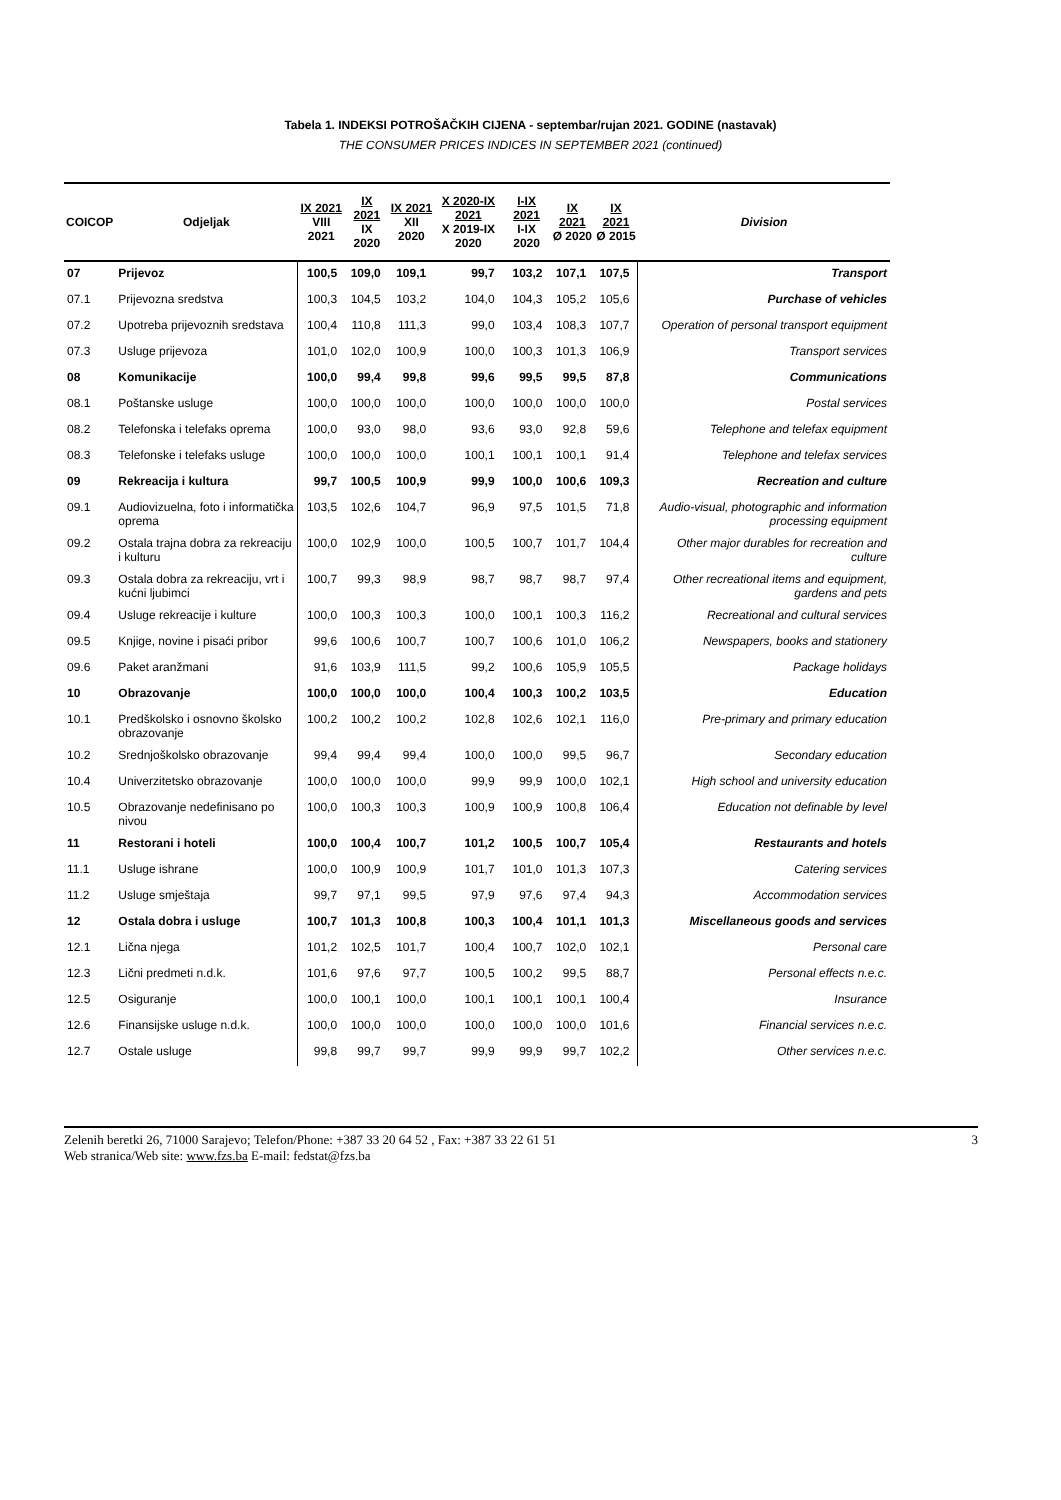Tabela 1. INDEKSI POTROŠAČKIH CIJENA - septembar/rujan 2021. GODINE (nastavak)
THE CONSUMER PRICES INDICES IN SEPTEMBER 2021 (continued)
| COICOP | Odjeljak | IX 2021 VIII 2021 | IX 2021 IX 2020 | IX 2021 XII 2020 | X 2020-IX 2021 X 2019-IX 2020 | I-IX 2021 I-IX 2020 | IX 2021 Ø 2020 | IX 2021 Ø 2015 | Division |
| --- | --- | --- | --- | --- | --- | --- | --- | --- | --- |
| 07 | Prijevoz | 100,5 | 109,0 | 109,1 | 99,7 | 103,2 | 107,1 | 107,5 | Transport |
| 07.1 | Prijevozna sredstva | 100,3 | 104,5 | 103,2 | 104,0 | 104,3 | 105,2 | 105,6 | Purchase of vehicles |
| 07.2 | Upotreba prijevoznih sredstava | 100,4 | 110,8 | 111,3 | 99,0 | 103,4 | 108,3 | 107,7 | Operation of personal transport equipment |
| 07.3 | Usluge prijevoza | 101,0 | 102,0 | 100,9 | 100,0 | 100,3 | 101,3 | 106,9 | Transport services |
| 08 | Komunikacije | 100,0 | 99,4 | 99,8 | 99,6 | 99,5 | 99,5 | 87,8 | Communications |
| 08.1 | Poštanske usluge | 100,0 | 100,0 | 100,0 | 100,0 | 100,0 | 100,0 | 100,0 | Postal services |
| 08.2 | Telefonska i telefaks oprema | 100,0 | 93,0 | 98,0 | 93,6 | 93,0 | 92,8 | 59,6 | Telephone and telefax equipment |
| 08.3 | Telefonske i telefaks usluge | 100,0 | 100,0 | 100,0 | 100,1 | 100,1 | 100,1 | 91,4 | Telephone and telefax services |
| 09 | Rekreacija i kultura | 99,7 | 100,5 | 100,9 | 99,9 | 100,0 | 100,6 | 109,3 | Recreation and culture |
| 09.1 | Audiovizuelna, foto i informatička oprema | 103,5 | 102,6 | 104,7 | 96,9 | 97,5 | 101,5 | 71,8 | Audio-visual, photographic and information processing equipment |
| 09.2 | Ostala trajna dobra za rekreaciju i kulturu | 100,0 | 102,9 | 100,0 | 100,5 | 100,7 | 101,7 | 104,4 | Other major durables for recreation and culture |
| 09.3 | Ostala dobra za rekreaciju, vrt i kućni ljubimci | 100,7 | 99,3 | 98,9 | 98,7 | 98,7 | 98,7 | 97,4 | Other recreational items and equipment, gardens and pets |
| 09.4 | Usluge rekreacije i kulture | 100,0 | 100,3 | 100,3 | 100,0 | 100,1 | 100,3 | 116,2 | Recreational and cultural services |
| 09.5 | Knjige, novine i pisaći pribor | 99,6 | 100,6 | 100,7 | 100,7 | 100,6 | 101,0 | 106,2 | Newspapers, books and stationery |
| 09.6 | Paket aranžmani | 91,6 | 103,9 | 111,5 | 99,2 | 100,6 | 105,9 | 105,5 | Package holidays |
| 10 | Obrazovanje | 100,0 | 100,0 | 100,0 | 100,4 | 100,3 | 100,2 | 103,5 | Education |
| 10.1 | Predškolsko i osnovno školsko obrazovanje | 100,2 | 100,2 | 100,2 | 102,8 | 102,6 | 102,1 | 116,0 | Pre-primary and primary education |
| 10.2 | Srednjoškolsko obrazovanje | 99,4 | 99,4 | 99,4 | 100,0 | 100,0 | 99,5 | 96,7 | Secondary education |
| 10.4 | Univerzitetsko obrazovanje | 100,0 | 100,0 | 100,0 | 99,9 | 99,9 | 100,0 | 102,1 | High school and university education |
| 10.5 | Obrazovanje nedefinisano po nivou | 100,0 | 100,3 | 100,3 | 100,9 | 100,9 | 100,8 | 106,4 | Education not definable by level |
| 11 | Restorani i hoteli | 100,0 | 100,4 | 100,7 | 101,2 | 100,5 | 100,7 | 105,4 | Restaurants and hotels |
| 11.1 | Usluge ishrane | 100,0 | 100,9 | 100,9 | 101,7 | 101,0 | 101,3 | 107,3 | Catering services |
| 11.2 | Usluge smještaja | 99,7 | 97,1 | 99,5 | 97,9 | 97,6 | 97,4 | 94,3 | Accommodation services |
| 12 | Ostala dobra i usluge | 100,7 | 101,3 | 100,8 | 100,3 | 100,4 | 101,1 | 101,3 | Miscellaneous goods and services |
| 12.1 | Lična njega | 101,2 | 102,5 | 101,7 | 100,4 | 100,7 | 102,0 | 102,1 | Personal care |
| 12.3 | Lični predmeti n.d.k. | 101,6 | 97,6 | 97,7 | 100,5 | 100,2 | 99,5 | 88,7 | Personal effects n.e.c. |
| 12.5 | Osiguranje | 100,0 | 100,1 | 100,0 | 100,1 | 100,1 | 100,1 | 100,4 | Insurance |
| 12.6 | Finansijske usluge n.d.k. | 100,0 | 100,0 | 100,0 | 100,0 | 100,0 | 100,0 | 101,6 | Financial services n.e.c. |
| 12.7 | Ostale usluge | 99,8 | 99,7 | 99,7 | 99,9 | 99,9 | 99,7 | 102,2 | Other services n.e.c. |
3 Zelenih beretki 26, 71000 Sarajevo; Telefon/Phone: +387 33 20 64 52 , Fax: +387 33 22 61 51
Web stranica/Web site: www.fzs.ba E-mail: fedstat@fzs.ba